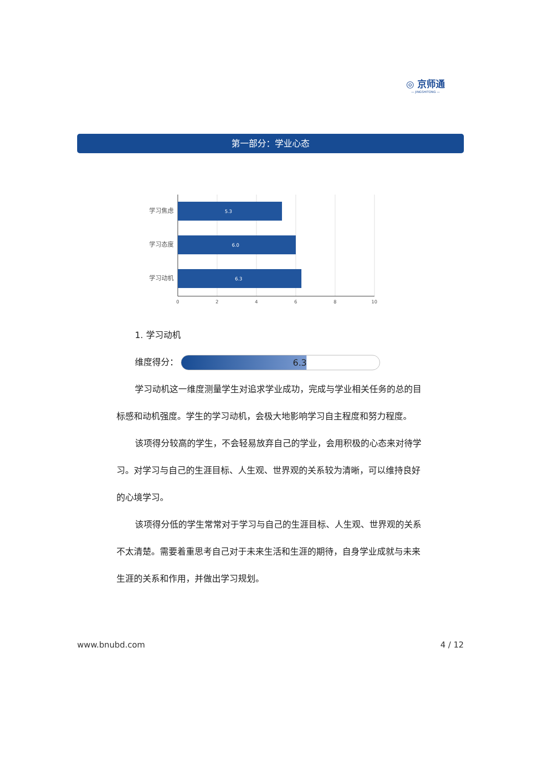◎ 京师通
— JINGSHITONG —
第一部分：学业心态
5.3
6.0
6.3
学习焦虑
学习态度
学习动机
0
2
4
6
8
10
1. 学习动机
维度得分： 6.3
学习动机这一维度测量学生对追求学业成功，完成与学业相关任务的总的目标感和动机强度。学生的学习动机，会极大地影响学习自主程度和努力程度。
该项得分较高的学生，不会轻易放弃自己的学业，会用积极的心态来对待学习。对学习与自己的生涯目标、人生观、世界观的关系较为清晰，可以维持良好的心境学习。
该项得分低的学生常常对于学习与自己的生涯目标、人生观、世界观的关系不太清楚。需要着重思考自己对于未来生活和生涯的期待，自身学业成就与未来生涯的关系和作用，并做出学习规划。
www.bnubd.com 4 / 12